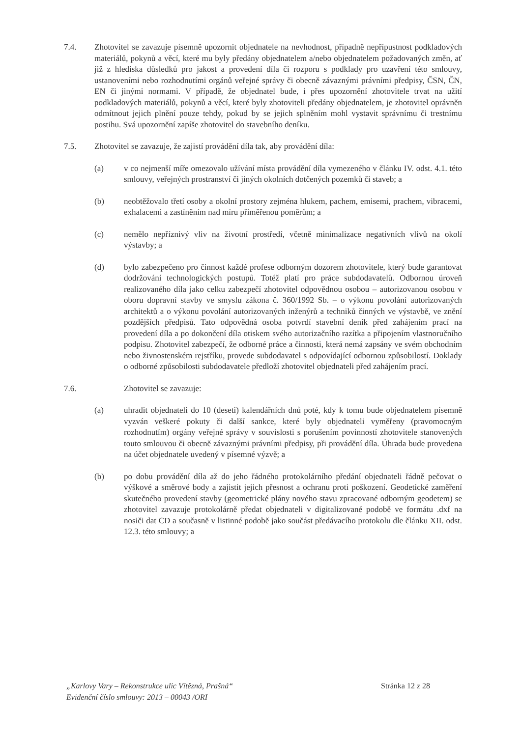7.4. Zhotovitel se zavazuje písemně upozornit objednatele na nevhodnost, případně nepřípustnost podkladových materiálů, pokynů a věcí, které mu byly předány objednatelem a/nebo objednatelem požadovaných změn, ať již z hlediska důsledků pro jakost a provedení díla či rozporu s podklady pro uzavření této smlouvy, ustanoveními nebo rozhodnutími orgánů veřejné správy či obecně závaznými právními předpisy, ČSN, ČN, EN či jinými normami. V případě, že objednatel bude, i přes upozornění zhotovitele trvat na užití podkladových materiálů, pokynů a věcí, které byly zhotoviteli předány objednatelem, je zhotovitel oprávněn odmítnout jejich plnění pouze tehdy, pokud by se jejich splněním mohl vystavit správnímu či trestnímu postihu. Svá upozornění zapíše zhotovitel do stavebního deníku.
7.5. Zhotovitel se zavazuje, že zajistí provádění díla tak, aby provádění díla:
(a) v co nejmenší míře omezovalo užívání místa provádění díla vymezeného v článku IV. odst. 4.1. této smlouvy, veřejných prostranství či jiných okolních dotčených pozemků či staveb; a
(b) neobtěžovalo třetí osoby a okolní prostory zejména hlukem, pachem, emisemi, prachem, vibracemi, exhalacemi a zastíněním nad míru přiměřenou poměrům; a
(c) nemělo nepříznivý vliv na životní prostředí, včetně minimalizace negativních vlivů na okolí výstavby; a
(d) bylo zabezpečeno pro činnost každé profese odborným dozorem zhotovitele, který bude garantovat dodržování technologických postupů. Totéž platí pro práce subdodavatelů. Odbornou úroveň realizovaného díla jako celku zabezpečí zhotovitel odpovědnou osobou – autorizovanou osobou v oboru dopravní stavby ve smyslu zákona č. 360/1992 Sb. – o výkonu povolání autorizovaných architektů a o výkonu povolání autorizovaných inženýrů a techniků činných ve výstavbě, ve znění pozdějších předpisů. Tato odpovědná osoba potvrdí stavební deník před zahájením prací na provedení díla a po dokončení díla otiskem svého autorizačního razítka a připojením vlastnoručního podpisu. Zhotovitel zabezpečí, že odborné práce a činnosti, která nemá zapsány ve svém obchodním nebo živnostenském rejstříku, provede subdodavatel s odpovídající odbornou způsobilostí. Doklady o odborné způsobilosti subdodavatele předloží zhotovitel objednateli před zahájením prací.
7.6. Zhotovitel se zavazuje:
(a) uhradit objednateli do 10 (deseti) kalendářních dnů poté, kdy k tomu bude objednatelem písemně vyzván veškeré pokuty či další sankce, které byly objednateli vyměřeny (pravomocným rozhodnutím) orgány veřejné správy v souvislosti s porušením povinností zhotovitele stanovených touto smlouvou či obecně závaznými právními předpisy, při provádění díla. Úhrada bude provedena na účet objednatele uvedený v písemné výzvě; a
(b) po dobu provádění díla až do jeho řádného protokolárního předání objednateli řádně pečovat o výškové a směrové body a zajistit jejich přesnost a ochranu proti poškození. Geodetické zaměření skutečného provedení stavby (geometrické plány nového stavu zpracované odborným geodetem) se zhotovitel zavazuje protokolárně předat objednateli v digitalizované podobě ve formátu .dxf na nosiči dat CD a současně v listinné podobě jako součást předávacího protokolu dle článku XII. odst. 12.3. této smlouvy; a
„Karlovy Vary – Rekonstrukce ulic Vítězná, Prašná“Evidenční číslo smlouvy: 2013 – 00043 /ORI
Stránka 12 z 28